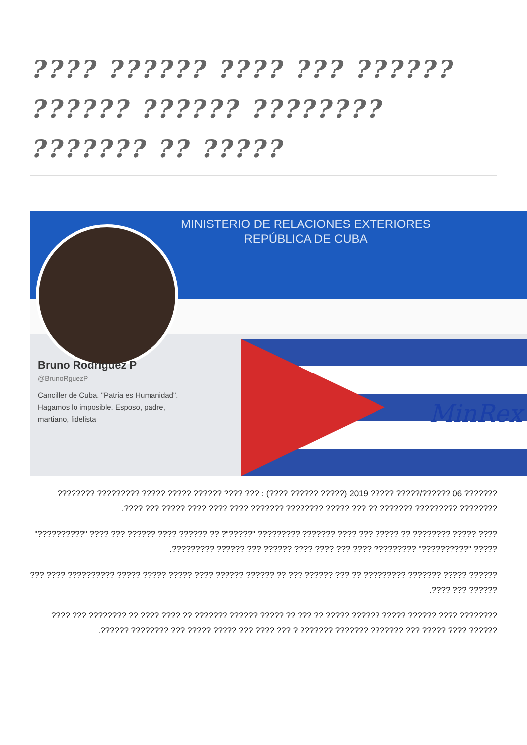???? ?????? ???? ??? ?????? ?????? ?????? ???????? ??????? ?? ?????
MINISTERIO DE RELACIONES EXTERIORES
REPÚBLICA DE CUBA
Bruno Rodríguez P
@BrunoRguezP
Canciller de Cuba. "Patria es Humanidad".
Hagamos lo imposible. Esposo, padre,
martiano, fidelista
MinRex
??????? 06 ??????/????? ????? 2019 (????? ?????? ????) : ??? ???? ?????? ????? ????? ????????? ???????? ???????? ????????? ??????? ?? ??? ????? ???????? ??????? ???? ???? ???? ????? ??? ????.
???? ????? ???????? ?? ????? ??? ???? ??????? ????????? "?????"? ?? ?????? ???? ?????? ??? ???? "??????????" ????? "??????????" ????????? ???? ??? ???? ???? ?????? ??? ?????? ?????????.
?????? ????? ??????? ????????? ?? ??? ?????? ??? ?? ?????? ?????? ???? ????? ????? ????? ?????????? ???? ??? ?????? ??? ????.
???????? ???? ?????? ????? ?????? ????? ?? ??? ?? ????? ?????? ??????? ?? ???? ???? ?? ???????? ??? ???? ?????? ???? ????? ??? ??????? ??????? ??????? ? ??? ???? ??? ????? ????? ??? ???????? ??????.